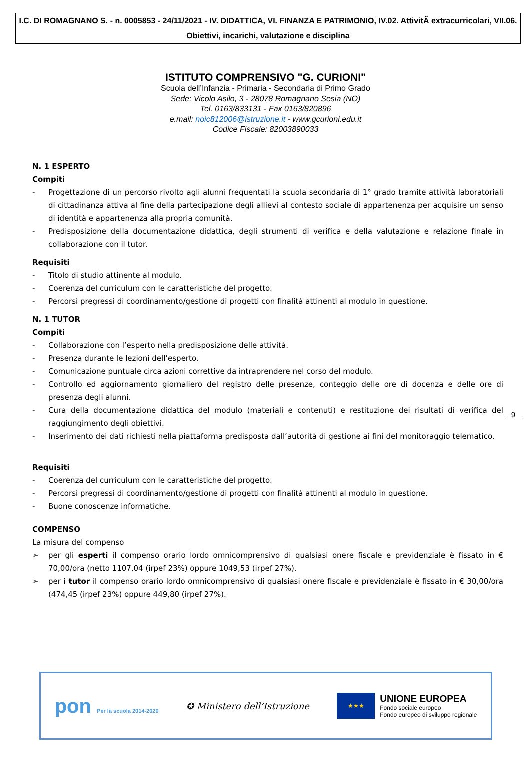I.C. DI ROMAGNANO S. - n. 0005853 - 24/11/2021 - IV. DIDATTICA, VI. FINANZA E PATRIMONIO, IV.02. AttivitÃ extracurricolari, VII.06. Obiettivi, incarichi, valutazione e disciplina
ISTITUTO COMPRENSIVO "G. CURIONI"
Scuola dell’Infanzia - Primaria - Secondaria di Primo Grado
Sede: Vicolo Asilo, 3 - 28078 Romagnano Sesia (NO)
Tel. 0163/833131 - Fax 0163/820896
e.mail: noic812006@istruzione.it - www.gcurioni.edu.it
Codice Fiscale: 82003890033
N. 1 ESPERTO
Compiti
- Progettazione di un percorso rivolto agli alunni frequentati la scuola secondaria di 1° grado tramite attività laboratoriali di cittadinanza attiva al fine della partecipazione degli allievi al contesto sociale di appartenenza per acquisire un senso di identità e appartenenza alla propria comunità.
- Predisposizione della documentazione didattica, degli strumenti di verifica e della valutazione e relazione finale in collaborazione con il tutor.
Requisiti
- Titolo di studio attinente al modulo.
- Coerenza del curriculum con le caratteristiche del progetto.
- Percorsi pregressi di coordinamento/gestione di progetti con finalità attinenti al modulo in questione.
N. 1 TUTOR
Compiti
- Collaborazione con l’esperto nella predisposizione delle attività.
- Presenza durante le lezioni dell’esperto.
- Comunicazione puntuale circa azioni correttive da intraprendere nel corso del modulo.
- Controllo ed aggiornamento giornaliero del registro delle presenze, conteggio delle ore di docenza e delle ore di presenza degli alunni.
- Cura della documentazione didattica del modulo (materiali e contenuti) e restituzione dei risultati di verifica del raggiungimento degli obiettivi.
- Inserimento dei dati richiesti nella piattaforma predisposta dall’autorità di gestione ai fini del monitoraggio telematico.
Requisiti
- Coerenza del curriculum con le caratteristiche del progetto.
- Percorsi pregressi di coordinamento/gestione di progetti con finalità attinenti al modulo in questione.
- Buone conoscenze informatiche.
COMPENSO
La misura del compenso
➢ per gli esperti il compenso orario lordo omnicomprensivo di qualsiasi onere fiscale e previdenziale è fissato in € 70,00/ora (netto 1107,04 (irpef 23%) oppure 1049,53 (irpef 27%).
➢ per i tutor il compenso orario lordo omnicomprensivo di qualsiasi onere fiscale e previdenziale è fissato in € 30,00/ora (474,45 (irpef 23%) oppure 449,80 (irpef 27%).
9
pon Per la scuola 2014-2020
✪ Ministero dell’Istruzione
★★★
UNIONE EUROPEA
Fondo sociale europeo
Fondo europeo di sviluppo regionale